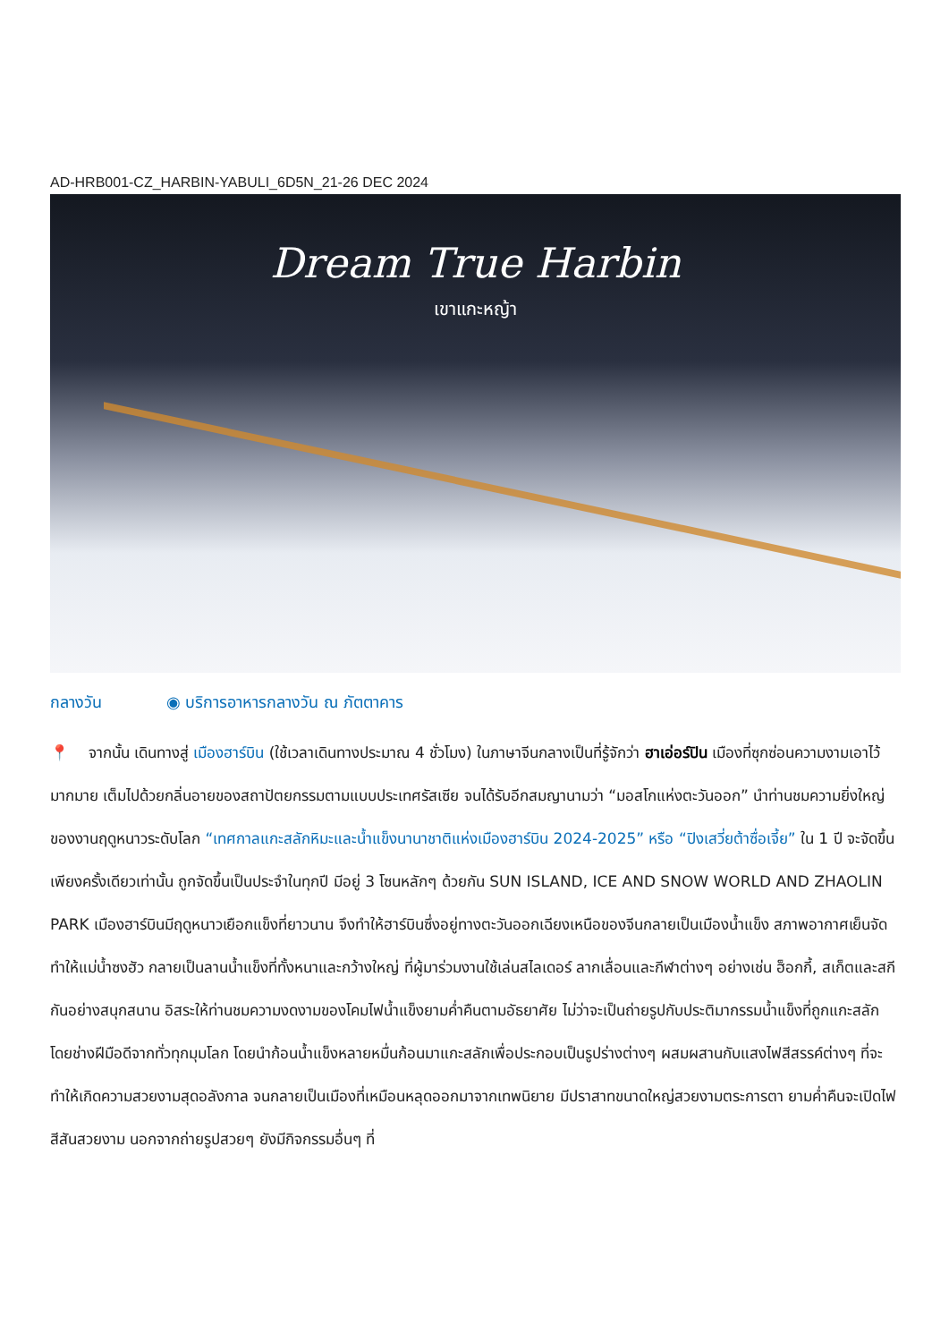AD-HRB001-CZ_HARBIN-YABULI_6D5N_21-26 DEC 2024
Dream True Harbin
เขาแกะหญ้า
กลางวัน ◉ บริการอาหารกลางวัน ณ ภัตตาคาร
📍 จากนั้น เดินทางสู่ เมืองฮาร์บิน (ใช้เวลาเดินทางประมาณ 4 ชั่วโมง) ในภาษาจีนกลางเป็นที่รู้จักว่า ฮาเอ่อร์ปิน เมืองที่ซุกซ่อนความงามเอาไว้มากมาย เต็มไปด้วยกลิ่นอายของสถาปัตยกรรมตามแบบประเทศรัสเซีย จนได้รับอีกสมญานามว่า “มอสโกแห่งตะวันออก” นำท่านชมความยิ่งใหญ่ของงานฤดูหนาวระดับโลก “เทศกาลแกะสลักหิมะและน้ำแข็งนานาชาติแห่งเมืองฮาร์บิน 2024-2025” หรือ “ปิงเสวี่ยต้าซื่อเจี้ย” ใน 1 ปี จะจัดขึ้นเพียงครั้งเดียวเท่านั้น ถูกจัดขึ้นเป็นประจำในทุกปี มีอยู่ 3 โซนหลักๆ ด้วยกัน SUN ISLAND, ICE AND SNOW WORLD AND ZHAOLIN PARK เมืองฮาร์บินมีฤดูหนาวเยือกแข็งที่ยาวนาน จึงทำให้ฮาร์บินซึ่งอยู่ทางตะวันออกเฉียงเหนือของจีนกลายเป็นเมืองน้ำแข็ง สภาพอากาศเย็นจัดทำให้แม่น้ำซงฮัว กลายเป็นลานน้ำแข็งที่ทั้งหนาและกว้างใหญ่ ที่ผู้มาร่วมงานใช้เล่นสไลเดอร์ ลากเลื่อนและกีฬาต่างๆ อย่างเช่น ฮ็อกกี้, สเก็ตและสกีกันอย่างสนุกสนาน อิสระให้ท่านชมความงดงามของโคมไฟน้ำแข็งยามค่ำคืนตามอัธยาศัย ไม่ว่าจะเป็นถ่ายรูปกับประติมากรรมน้ำแข็งที่ถูกแกะสลักโดยช่างฝีมือดีจากทั่วทุกมุมโลก โดยนำก้อนน้ำแข็งหลายหมื่นก้อนมาแกะสลักเพื่อประกอบเป็นรูปร่างต่างๆ ผสมผสานกับแสงไฟสีสรรค์ต่างๆ ที่จะทำให้เกิดความสวยงามสุดอลังกาล จนกลายเป็นเมืองที่เหมือนหลุดออกมาจากเทพนิยาย มีปราสาทขนาดใหญ่สวยงามตระการตา ยามค่ำคืนจะเปิดไฟสีสันสวยงาม นอกจากถ่ายรูปสวยๆ ยังมีกิจกรรมอื่นๆ ที่